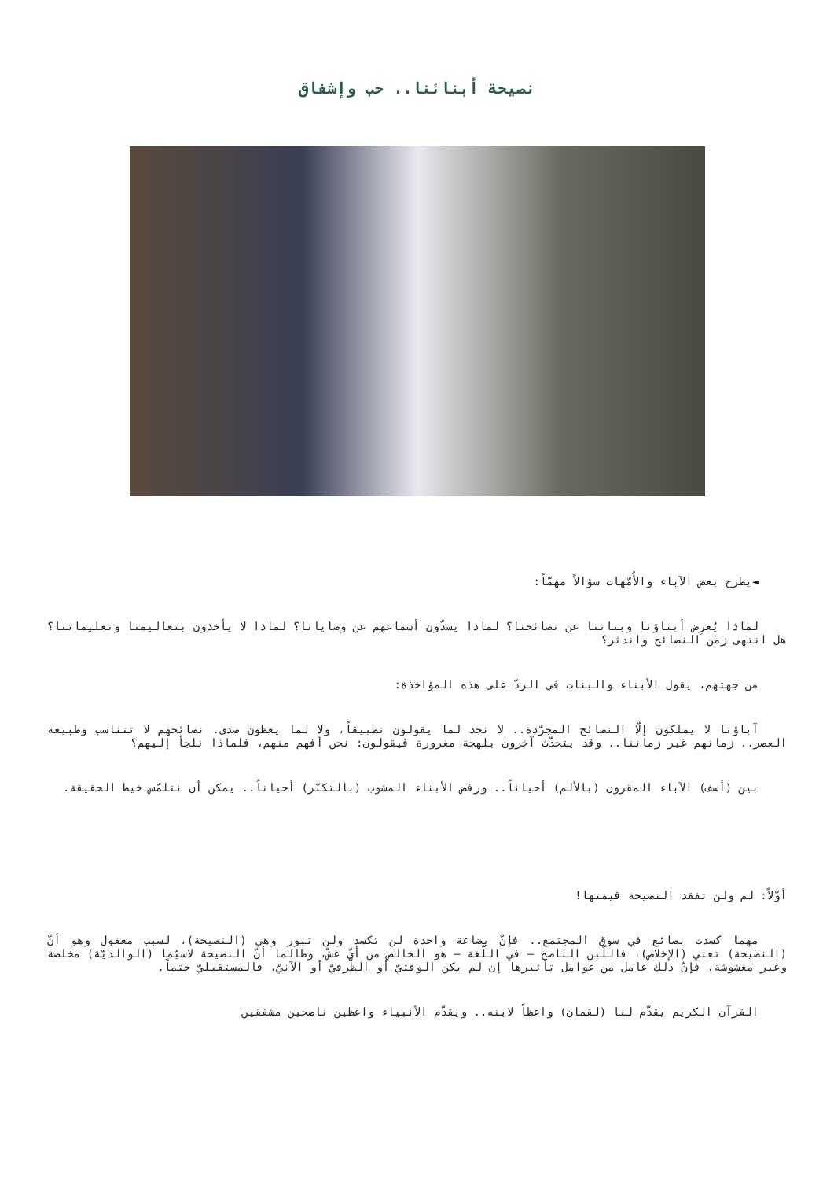نصيحة أبنائنا.. حب وإشفاق
◄يطرح بعض الآباء والأُمّهات سؤالاً مهمّاً:
لماذا يُعرِض أبناؤنا وبناتنا عن نصائحنا؟ لماذا يسدّون أسماعهم عن وصايانا؟ لماذا لا يأخذون بتعاليمنا وتعليماتنا؟ هل انتهى زمن النصائح واندثر؟
من جهتهم، يقول الأبناء والبنات في الردّ على هذه المؤاخذة:
آباؤنا لا يملكون إلّا النصائح المجرّدة.. لا نجد لما يقولون تطبيقاً، ولا لما يعظون صدى. نصائحهم لا تتناسب وطبيعة العصر.. زمانهم غير زماننا.. وقد يتحدّث آخرون بلهجة مغرورة فيقولون: نحن أفهم منهم، فلماذا نلجأ إليهم؟
بين (أسف) الآباء المقرون (بالألم) أحياناً.. ورفض الأبناء المشوب (بالتكبّر) أحياناً.. يمكن أن نتلمّس خيط الحقيقة.
أوّلاً: لم ولن تفقد النصيحة قيمتها!
مهما كسدت بضائع في سوق المجتمع.. فإنّ بضاعة واحدة لن تكسد ولن تبور وهي (النصيحة)، لسبب معقول وهو أنّ (النصيحة) تعني (الإخلاص)، فاللّبن الناصح – في اللّغة – هو الخالص من أيّ غشّ، وطالما أنّ النصيحة لاسيّما (الوالديّة) مخلصة وغير مغشوشة، فإنّ ذلك عامل من عوامل تأثيرها إن لم يكن الوقتيّ أو الظّرفيّ أو الآنيّ، فالمستقبليّ حتماً.
القرآن الكريم يقدّم لنا (لقمان) واعظاً لابنه.. ويقدّم الأنبياء واعظين ناصحين مشفقين